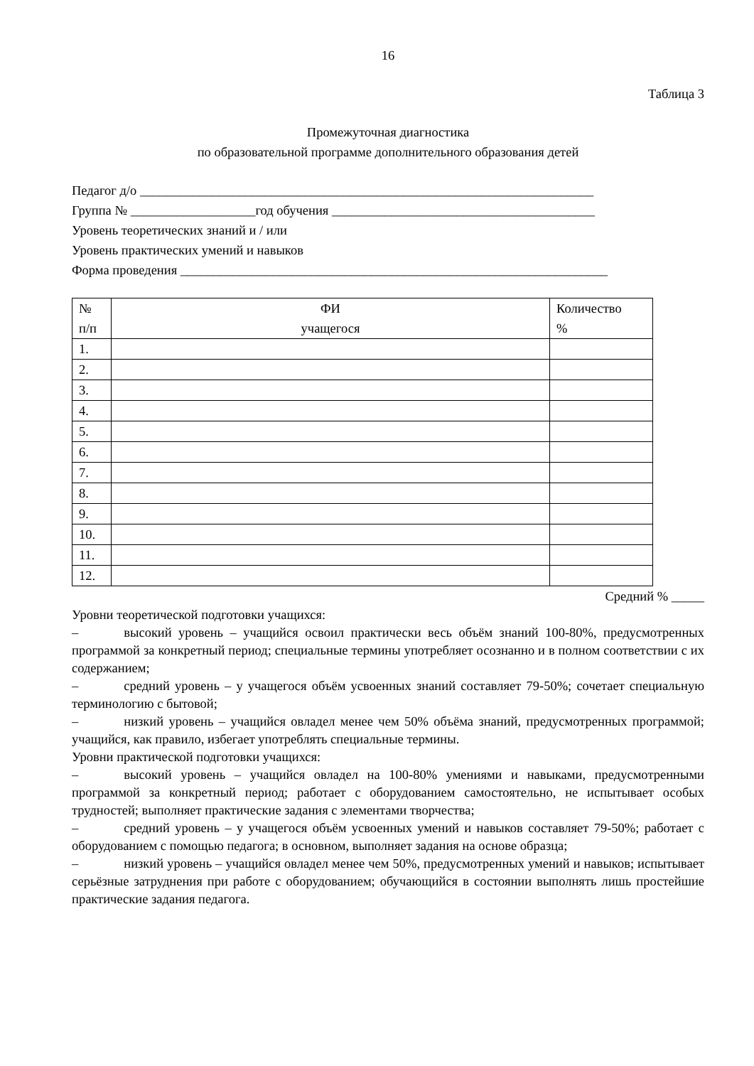16
Таблица 3
Промежуточная диагностика
по образовательной программе дополнительного образования детей
Педагог д/о _____________________________________________________________________
Группа № ___________________год обучения ________________________________________
Уровень теоретических знаний и / или
Уровень практических умений и навыков
Форма проведения _________________________________________________________________
| № п/п | ФИ учащегося | Количество % |
| 1. | | |
| 2. | | |
| 3. | | |
| 4. | | |
| 5. | | |
| 6. | | |
| 7. | | |
| 8. | | |
| 9. | | |
| 10. | | |
| 11. | | |
| 12. | | |
Средний % _____
Уровни теоретической подготовки учащихся:
– высокий уровень – учащийся освоил практически весь объём знаний 100-80%, предусмотренных программой за конкретный период; специальные термины употребляет осознанно и в полном соответствии с их содержанием;
– средний уровень – у учащегося объём усвоенных знаний составляет 79-50%; сочетает специальную терминологию с бытовой;
– низкий уровень – учащийся овладел менее чем 50% объёма знаний, предусмотренных программой; учащийся, как правило, избегает употреблять специальные термины.
Уровни практической подготовки учащихся:
– высокий уровень – учащийся овладел на 100-80% умениями и навыками, предусмотренными программой за конкретный период; работает с оборудованием самостоятельно, не испытывает особых трудностей; выполняет практические задания с элементами творчества;
– средний уровень – у учащегося объём усвоенных умений и навыков составляет 79-50%; работает с оборудованием с помощью педагога; в основном, выполняет задания на основе образца;
– низкий уровень – учащийся овладел менее чем 50%, предусмотренных умений и навыков; испытывает серьёзные затруднения при работе с оборудованием; обучающийся в состоянии выполнять лишь простейшие практические задания педагога.